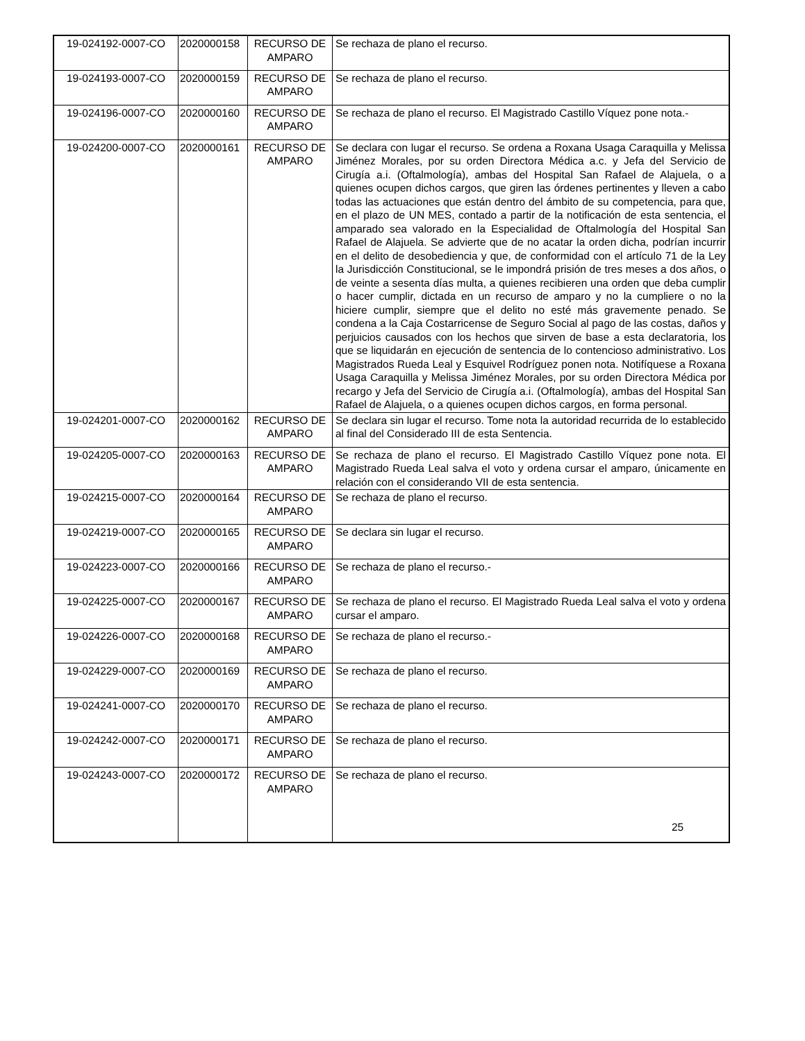| 19-024192-0007-CO | 2020000158 | RECURSO DE AMPARO | Se rechaza de plano el recurso. |
| 19-024193-0007-CO | 2020000159 | RECURSO DE AMPARO | Se rechaza de plano el recurso. |
| 19-024196-0007-CO | 2020000160 | RECURSO DE AMPARO | Se rechaza de plano el recurso. El Magistrado Castillo Víquez pone nota.- |
| 19-024200-0007-CO | 2020000161 | RECURSO DE AMPARO | Se declara con lugar el recurso. Se ordena a Roxana Usaga Caraquilla y Melissa Jiménez Morales, por su orden Directora Médica a.c. y Jefa del Servicio de Cirugía a.i. (Oftalmología), ambas del Hospital San Rafael de Alajuela, o a quienes ocupen dichos cargos, que giren las órdenes pertinentes y lleven a cabo todas las actuaciones que están dentro del ámbito de su competencia, para que, en el plazo de UN MES, contado a partir de la notificación de esta sentencia, el amparado sea valorado en la Especialidad de Oftalmología del Hospital San Rafael de Alajuela. Se advierte que de no acatar la orden dicha, podrían incurrir en el delito de desobediencia y que, de conformidad con el artículo 71 de la Ley la Jurisdicción Constitucional, se le impondrá prisión de tres meses a dos años, o de veinte a sesenta días multa, a quienes recibieren una orden que deba cumplir o hacer cumplir, dictada en un recurso de amparo y no la cumpliere o no la hiciere cumplir, siempre que el delito no esté más gravemente penado. Se condena a la Caja Costarricense de Seguro Social al pago de las costas, daños y perjuicios causados con los hechos que sirven de base a esta declaratoria, los que se liquidarán en ejecución de sentencia de lo contencioso administrativo. Los Magistrados Rueda Leal y Esquivel Rodríguez ponen nota. Notifíquese a Roxana Usaga Caraquilla y Melissa Jiménez Morales, por su orden Directora Médica por recargo y Jefa del Servicio de Cirugía a.i. (Oftalmología), ambas del Hospital San Rafael de Alajuela, o a quienes ocupen dichos cargos, en forma personal. |
| 19-024201-0007-CO | 2020000162 | RECURSO DE AMPARO | Se declara sin lugar el recurso. Tome nota la autoridad recurrida de lo establecido al final del Considerado III de esta Sentencia. |
| 19-024205-0007-CO | 2020000163 | RECURSO DE AMPARO | Se rechaza de plano el recurso. El Magistrado Castillo Víquez pone nota. El Magistrado Rueda Leal salva el voto y ordena cursar el amparo, únicamente en relación con el considerando VII de esta sentencia. |
| 19-024215-0007-CO | 2020000164 | RECURSO DE AMPARO | Se rechaza de plano el recurso. |
| 19-024219-0007-CO | 2020000165 | RECURSO DE AMPARO | Se declara sin lugar el recurso. |
| 19-024223-0007-CO | 2020000166 | RECURSO DE AMPARO | Se rechaza de plano el recurso.- |
| 19-024225-0007-CO | 2020000167 | RECURSO DE AMPARO | Se rechaza de plano el recurso. El Magistrado Rueda Leal salva el voto y ordena cursar el amparo. |
| 19-024226-0007-CO | 2020000168 | RECURSO DE AMPARO | Se rechaza de plano el recurso.- |
| 19-024229-0007-CO | 2020000169 | RECURSO DE AMPARO | Se rechaza de plano el recurso. |
| 19-024241-0007-CO | 2020000170 | RECURSO DE AMPARO | Se rechaza de plano el recurso. |
| 19-024242-0007-CO | 2020000171 | RECURSO DE AMPARO | Se rechaza de plano el recurso. |
| 19-024243-0007-CO | 2020000172 | RECURSO DE AMPARO | Se rechaza de plano el recurso. |
25